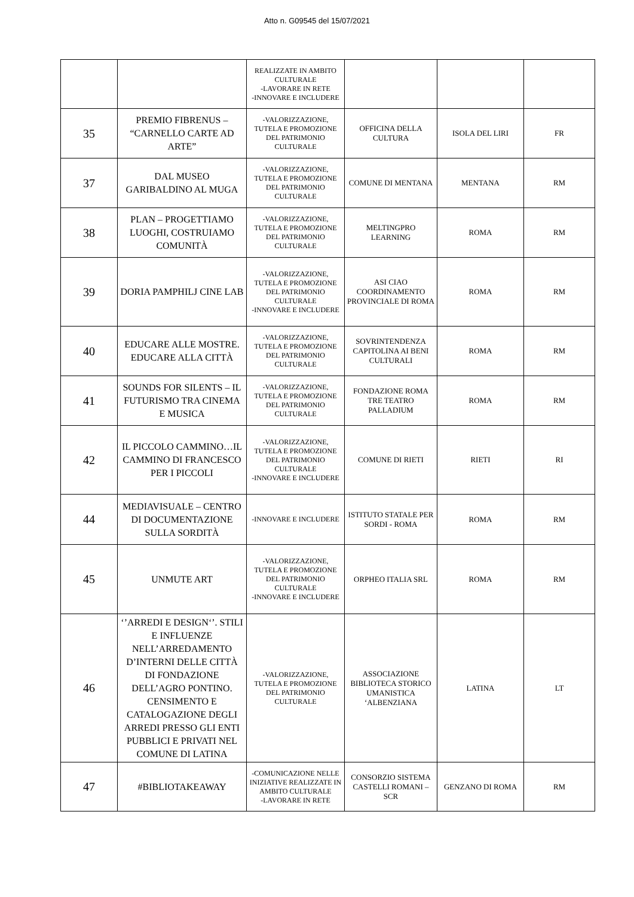Atto n. G09545 del 15/07/2021
| | | REALIZZATE IN AMBITO CULTURALE -LAVORARE IN RETE -INNOVARE E INCLUDERE | | | |
| 35 | PREMIO FIBRENUS – “CARNELLO CARTE AD ARTE” | -VALORIZZAZIONE, TUTELA E PROMOZIONE DEL PATRIMONIO CULTURALE | OFFICINA DELLA CULTURA | ISOLA DEL LIRI | FR |
| 37 | DAL MUSEO GARIBALDINO AL MUGA | -VALORIZZAZIONE, TUTELA E PROMOZIONE DEL PATRIMONIO CULTURALE | COMUNE DI MENTANA | MENTANA | RM |
| 38 | PLAN – PROGETTIAMO LUOGHI, COSTRUIAMO COMUNITÀ | -VALORIZZAZIONE, TUTELA E PROMOZIONE DEL PATRIMONIO CULTURALE | MELTINGPRO LEARNING | ROMA | RM |
| 39 | DORIA PAMPHILJ CINE LAB | -VALORIZZAZIONE, TUTELA E PROMOZIONE DEL PATRIMONIO CULTURALE -INNOVARE E INCLUDERE | ASI CIAO COORDINAMENTO PROVINCIALE DI ROMA | ROMA | RM |
| 40 | EDUCARE ALLE MOSTRE. EDUCARE ALLA CITTÀ | -VALORIZZAZIONE, TUTELA E PROMOZIONE DEL PATRIMONIO CULTURALE | SOVRINTENDENZA CAPITOLINA AI BENI CULTURALI | ROMA | RM |
| 41 | SOUNDS FOR SILENTS – IL FUTURISMO TRA CINEMA E MUSICA | -VALORIZZAZIONE, TUTELA E PROMOZIONE DEL PATRIMONIO CULTURALE | FONDAZIONE ROMA TRE TEATRO PALLADIUM | ROMA | RM |
| 42 | IL PICCOLO CAMMINO…IL CAMMINO DI FRANCESCO PER I PICCOLI | -VALORIZZAZIONE, TUTELA E PROMOZIONE DEL PATRIMONIO CULTURALE -INNOVARE E INCLUDERE | COMUNE DI RIETI | RIETI | RI |
| 44 | MEDIAVISUALE – CENTRO DI DOCUMENTAZIONE SULLA SORDITÀ | -INNOVARE E INCLUDERE | ISTITUTO STATALE PER SORDI - ROMA | ROMA | RM |
| 45 | UNMUTE ART | -VALORIZZAZIONE, TUTELA E PROMOZIONE DEL PATRIMONIO CULTURALE -INNOVARE E INCLUDERE | ORPHEO ITALIA SRL | ROMA | RM |
| 46 | ‘’ARREDI E DESIGN‘’. STILI E INFLUENZE NELL’ARREDAMENTO D’INTERNI DELLE CITTÀ DI FONDAZIONE DELL’AGRO PONTINO. CENSIMENTO E CATALOGAZIONE DEGLI ARREDI PRESSO GLI ENTI PUBBLICI E PRIVATI NEL COMUNE DI LATINA | -VALORIZZAZIONE, TUTELA E PROMOZIONE DEL PATRIMONIO CULTURALE | ASSOCIAZIONE BIBLIOTECA STORICO UMANISTICA ‘ALBENZIANA | LATINA | LT |
| 47 | #BIBLIOTAKEAWAY | -COMUNICAZIONE NELLE INIZIATIVE REALIZZATE IN AMBITO CULTURALE -LAVORARE IN RETE | CONSORZIO SISTEMA CASTELLI ROMANI – SCR | GENZANO DI ROMA | RM |